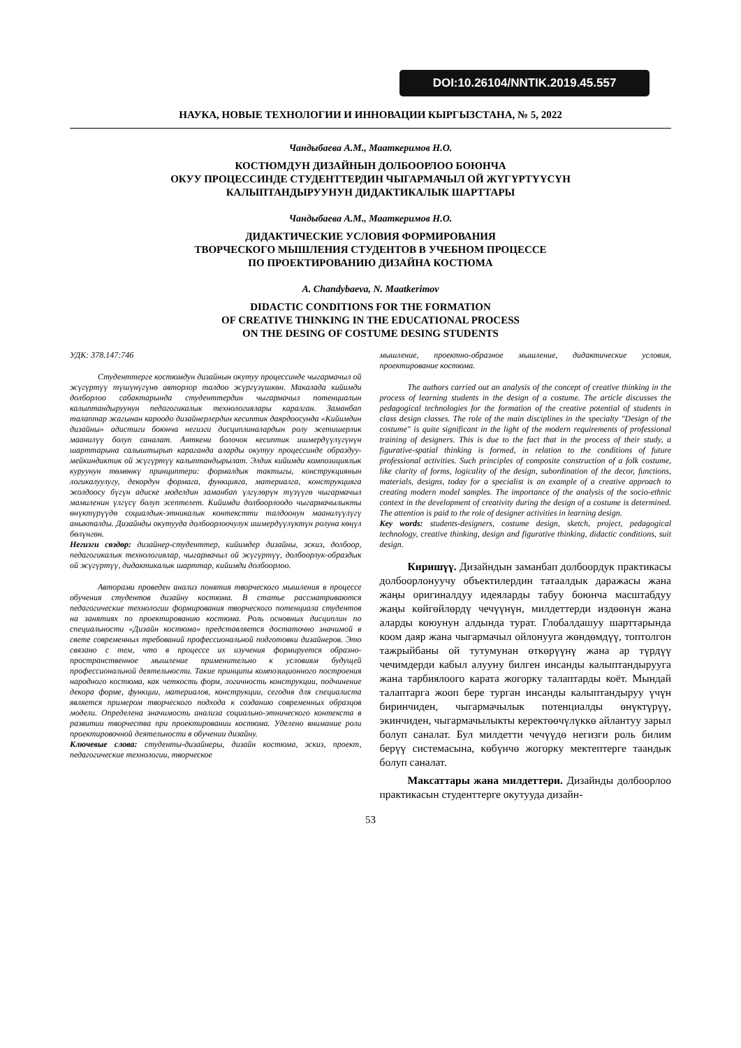DOI:10.26104/NNTIK.2019.45.557
НАУКА, НОВЫЕ ТЕХНОЛОГИИ И ИННОВАЦИИ КЫРГЫЗСТАНА, № 5, 2022
Чандыбаева А.М., Мааткеримов Н.О.
КОСТЮМДУН ДИЗАЙНЫН ДОЛБООРЛОО БОЮНЧА
ОКУУ ПРОЦЕССИНДЕ СТУДЕНТТЕРДИН ЧЫГАРМАЧЫЛ ОЙ ЖҮГҮРТҮҮСҮН
КАЛЫПТАНДЫРУУНУН ДИДАКТИКАЛЫК ШАРТТАРЫ
Чандыбаева А.М., Мааткеримов Н.О.
ДИДАКТИЧЕСКИЕ УСЛОВИЯ ФОРМИРОВАНИЯ
ТВОРЧЕСКОГО МЫШЛЕНИЯ СТУДЕНТОВ В УЧЕБНОМ ПРОЦЕССЕ
ПО ПРОЕКТИРОВАНИЮ ДИЗАЙНА КОСТЮМА
A. Chandybaeva, N. Maatkerimov
DIDACTIC CONDITIONS FOR THE FORMATION
OF CREATIVE THINKING IN THE EDUCATIONAL PROCESS
ON THE DESING OF COSTUME DESING STUDENTS
УДК: 378.147:746
Студенттерге костюмдун дизайнын окутуу процессинде чыгармачыл ой жүгүртүү түшүнүгүнө авторлор талдоо жүргүзүшкөн. Макалада кийимди долборлоо сабактарында студенттердин чыгармачыл потенциалын калыптандыруунун педагогикалык технологиялары каралган. Заманбап талаптар жагынан кароодо дизайнерлердин кесиптик даярдоосунда «Кийимдин дизайны» адистиги боюнча негизги дисциплиналардын ролу жетишерлик маанилүү болуп саналат. Анткени болочок кесиптик ишмердүүлүгүнүн шарттарына салыштырып караганда аларды окутуу процессинде образдуу-мейкиндиктик ой жүгүртүү калыптандырылат. Элдик кийимди композициялык куруунун төмөнкү принциптери: формалдык тактыгы, конструкциянын логикалуулугу, декордун формага, функцияга, материалга, конструкцияга жолдоосу бүгүн адиске моделдин заманбап үлгүлөрүн түзүүгө чыгармачыл мамиленин үлгүсү болуп эсептелет. Кийимди долбоорлоодо чыгармачылыкты өнүктүрүүдө социалдык-этникалык контекстти талдоонун маанилүүлүгү аныкталды. Дизайнды окутууда долбоорлоочулук ишмердүүлүктүн ролуна көңүл бөлүнгөн.
Негизги сөздөр: дизайнер-студенттер, кийимдер дизайны, эскиз, долбоор, педагогикалык технологиялар, чыгармачыл ой жүгүртүү, долбоорлук-образдык ой жүгүртүү, дидактикалык шарттар, кийимди долбоорлоо.
Авторами проведен анализ понятия творческого мышления в процессе обучения студентов дизайну костюма. В статье рассматриваются педагогические технологии формирования творческого потенциала студентов на занятиях по проектированию костюма. Роль основных дисциплин по специальности «Дизайн костюма» представляется достаточно значимой в свете современных требований профессиональной подготовки дизайнеров. Это связано с тем, что в процессе их изучения формируется образно-пространственное мышление применительно к условиям будущей профессиональной деятельности. Такие принципы композиционного построения народного костюма, как четкость форм, логичность конструкции, подчинение декора форме, функции, материалов, конструкции, сегодня для специалиста является примером творческого подхода к созданию современных образцов модели. Определена значимость анализа социально-этнического контекста в развитии творчества при проектировании костюма. Уделено внимание роли проектировочной деятельности в обучении дизайну.
Ключевые слова: студенты-дизайнеры, дизайн костюма, эскиз, проект, педагогические технологии, творческое
мышление, проектно-образное мышление, дидактические условия, проектирование костюма.
The authors carried out an analysis of the concept of creative thinking in the process of learning students in the design of a costume. The article discusses the pedagogical technologies for the formation of the creative potential of students in class design classes. The role of the main disciplines in the specialty "Design of the costume" is quite significant in the light of the modern requirements of professional training of designers. This is due to the fact that in the process of their study, a figurative-spatial thinking is formed, in relation to the conditions of future professional activities. Such principles of composite construction of a folk costume, like clarity of forms, logicality of the design, subordination of the decor, functions, materials, designs, today for a specialist is an example of a creative approach to creating modern model samples. The importance of the analysis of the socio-ethnic context in the development of creativity during the design of a costume is determined. The attention is paid to the role of designer activities in learning design.
Key words: students-designers, costume design, sketch, project, pedagogical technology, creative thinking, design and figurative thinking, didactic conditions, suit design.
Киришүү. Дизайндын заманбап долбоордук практикасы долбоорлонуучу объектилердин татаалдык даражасы жана жаңы оригиналдуу идеяларды табуу боюнча масштабдуу жаңы көйгөйлөрдү чечүүнүн, милдеттерди издөөнүн жана аларды коюунун алдында турат. Глобалдашуу шарттарында коом даяр жана чыгармачыл ойлонууга жөндөмдүү, топтолгон тажрыйбаны ой тутумунан өткөрүүнү жана ар түрдүү чечимдерди кабыл алууну билген инсанды калыптандырууга жана тарбиялоого карата жогорку талаптарды коёт. Мындай талаптарга жооп бере турган инсанды калыптандыруу үчүн биринчиден, чыгармачылык потенциалды өнүктүрүү, экинчиден, чыгармачылыкты керектөөчүлүккө айлантуу зарыл болуп саналат. Бул милдетти чечүүдө негизги роль билим берүү системасына, көбүнчө жогорку мектептерге таандык болуп саналат.
Максаттары жана милдеттери. Дизайнды долбоорлоо практикасын студенттерге окутууда дизайн-
53